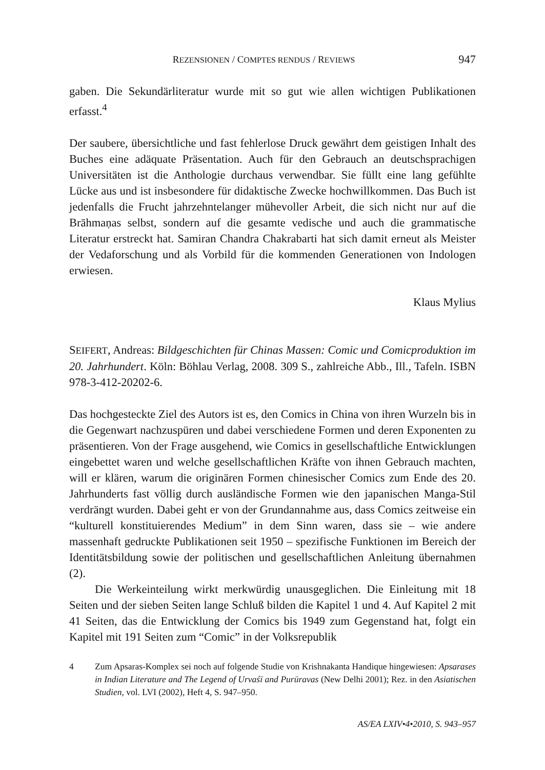REZENSIONEN / COMPTES RENDUS / REVIEWS 947
gaben. Die Sekundärliteratur wurde mit so gut wie allen wichtigen Publikationen erfasst.<sup>4</sup>
Der saubere, übersichtliche und fast fehlerlose Druck gewährt dem geistigen Inhalt des Buches eine adäquate Präsentation. Auch für den Gebrauch an deutschsprachigen Universitäten ist die Anthologie durchaus verwendbar. Sie füllt eine lang gefühlte Lücke aus und ist insbesondere für didaktische Zwecke hochwillkommen. Das Buch ist jedenfalls die Frucht jahrzehntelanger mühevoller Arbeit, die sich nicht nur auf die Brāhmaṇas selbst, sondern auf die gesamte vedische und auch die grammatische Literatur erstreckt hat. Samiran Chandra Chakrabarti hat sich damit erneut als Meister der Vedaforschung und als Vorbild für die kommenden Generationen von Indologen erwiesen.
Klaus Mylius
SEIFERT, Andreas: Bildgeschichten für Chinas Massen: Comic und Comicproduktion im 20. Jahrhundert. Köln: Böhlau Verlag, 2008. 309 S., zahlreiche Abb., Ill., Tafeln. ISBN 978-3-412-20202-6.
Das hochgesteckte Ziel des Autors ist es, den Comics in China von ihren Wurzeln bis in die Gegenwart nachzuspüren und dabei verschiedene Formen und deren Exponenten zu präsentieren. Von der Frage ausgehend, wie Comics in gesellschaftliche Entwicklungen eingebettet waren und welche gesellschaftlichen Kräfte von ihnen Gebrauch machten, will er klären, warum die originären Formen chinesischer Comics zum Ende des 20. Jahrhunderts fast völlig durch ausländische Formen wie den japanischen Manga-Stil verdrängt wurden. Dabei geht er von der Grundannahme aus, dass Comics zeitweise ein “kulturell konstituierendes Medium” in dem Sinn waren, dass sie – wie andere massenhaft gedruckte Publikationen seit 1950 – spezifische Funktionen im Bereich der Identitätsbildung sowie der politischen und gesellschaftlichen Anleitung übernahmen (2).
Die Werkeinteilung wirkt merkwürdig unausgeglichen. Die Einleitung mit 18 Seiten und der sieben Seiten lange Schluß bilden die Kapitel 1 und 4. Auf Kapitel 2 mit 41 Seiten, das die Entwicklung der Comics bis 1949 zum Gegenstand hat, folgt ein Kapitel mit 191 Seiten zum “Comic” in der Volksrepublik
4 Zum Apsaras-Komplex sei noch auf folgende Studie von Krishnakanta Handique hingewiesen: Apsarases in Indian Literature and The Legend of Urvaśī and Purūravas (New Delhi 2001); Rez. in den Asiatischen Studien, vol. LVI (2002), Heft 4, S. 947–950.
AS/EA LXIV•4•2010, S. 943–957